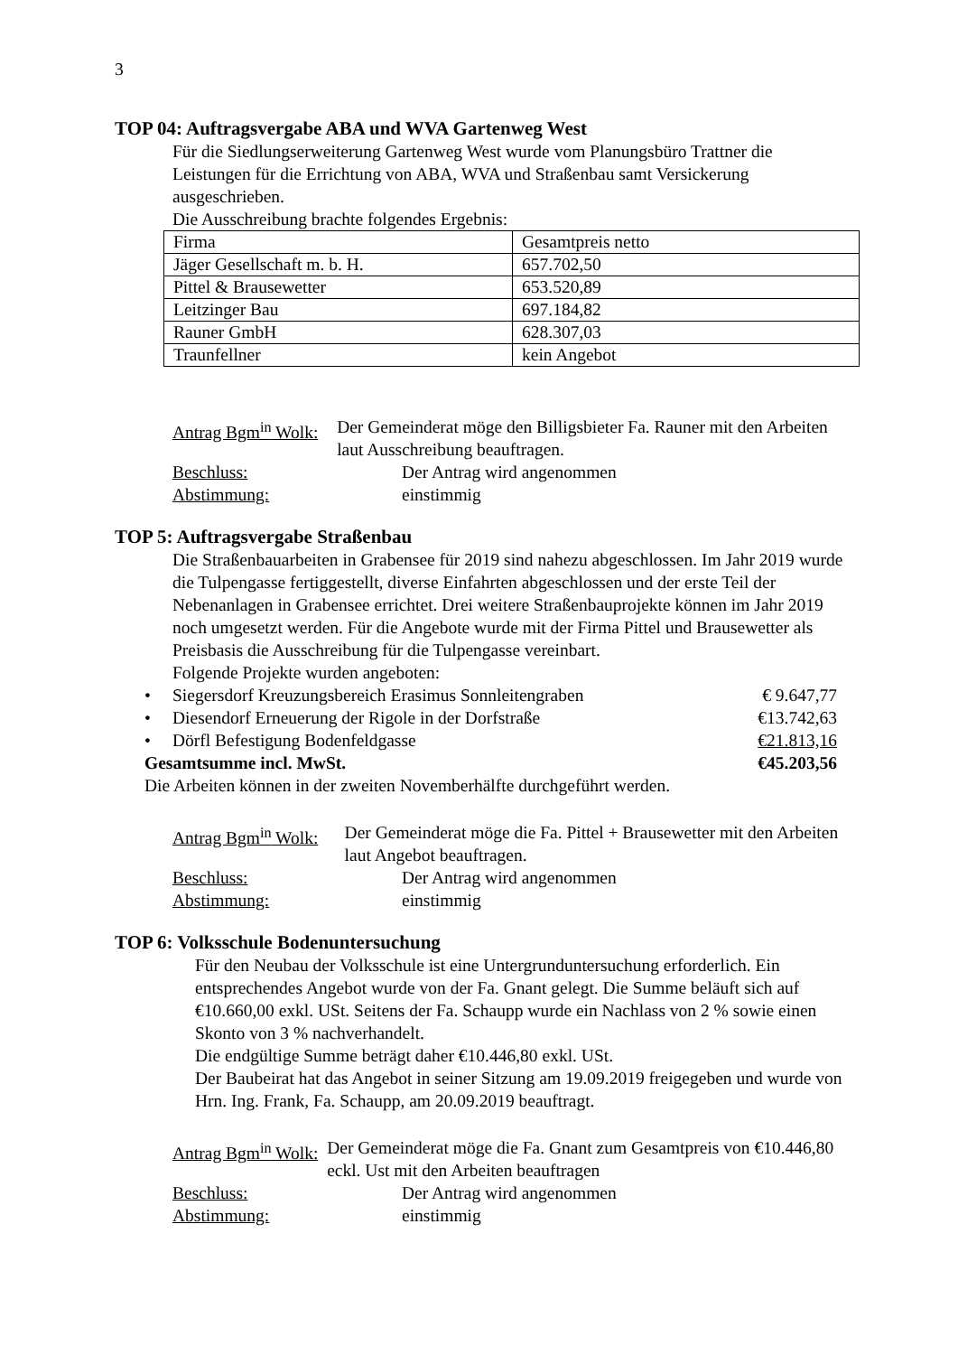3
TOP 04: Auftragsvergabe ABA und WVA Gartenweg West
Für die Siedlungserweiterung Gartenweg West wurde vom Planungsbüro Trattner die Leistungen für die Errichtung von ABA, WVA und Straßenbau samt Versickerung ausgeschrieben.
Die Ausschreibung brachte folgendes Ergebnis:
| Firma | Gesamtpreis netto |
| Jäger Gesellschaft m. b. H. | 657.702,50 |
| Pittel & Brausewetter | 653.520,89 |
| Leitzinger Bau | 697.184,82 |
| Rauner GmbH | 628.307,03 |
| Traunfellner | kein Angebot |
Antrag Bgm<sup>in</sup> Wolk: Der Gemeinderat möge den Billigsbieter Fa. Rauner mit den Arbeiten laut Ausschreibung beauftragen.
Beschluss: Der Antrag wird angenommen
Abstimmung: einstimmig
TOP 5: Auftragsvergabe Straßenbau
Die Straßenbauarbeiten in Grabensee für 2019 sind nahezu abgeschlossen. Im Jahr 2019 wurde die Tulpengasse fertiggestellt, diverse Einfahrten abgeschlossen und der erste Teil der Nebenanlagen in Grabensee errichtet. Drei weitere Straßenbauprojekte können im Jahr 2019 noch umgesetzt werden. Für die Angebote wurde mit der Firma Pittel und Brausewetter als Preisbasis die Ausschreibung für die Tulpengasse vereinbart.
Folgende Projekte wurden angeboten:
• Siegersdorf Kreuzungsbereich Erasimus Sonnleitengraben € 9.647,77
• Diesendorf Erneuerung der Rigole in der Dorfstraße €13.742,63
• Dörfl Befestigung Bodenfeldgasse €21.813,16
Gesamtsumme incl. MwSt. €45.203,56
Die Arbeiten können in der zweiten Novemberhälfte durchgeführt werden.
Antrag Bgm<sup>in</sup> Wolk: Der Gemeinderat möge die Fa. Pittel + Brausewetter mit den Arbeiten laut Angebot beauftragen.
Beschluss: Der Antrag wird angenommen
Abstimmung: einstimmig
TOP 6: Volksschule Bodenuntersuchung
Für den Neubau der Volksschule ist eine Untergrunduntersuchung erforderlich. Ein entsprechendes Angebot wurde von der Fa. Gnant gelegt. Die Summe beläuft sich auf €10.660,00 exkl. USt. Seitens der Fa. Schaupp wurde ein Nachlass von 2 % sowie einen Skonto von 3 % nachverhandelt.
Die endgültige Summe beträgt daher €10.446,80 exkl. USt.
Der Baubeirat hat das Angebot in seiner Sitzung am 19.09.2019 freigegeben und wurde von Hrn. Ing. Frank, Fa. Schaupp, am 20.09.2019 beauftragt.
Antrag Bgm<sup>in</sup> Wolk: Der Gemeinderat möge die Fa. Gnant zum Gesamtpreis von €10.446,80 eckl. Ust mit den Arbeiten beauftragen
Beschluss: Der Antrag wird angenommen
Abstimmung: einstimmig